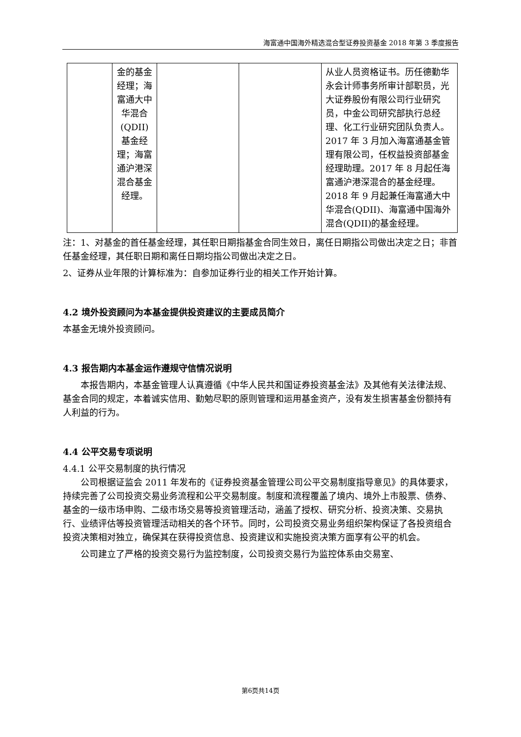海富通中国海外精选混合型证券投资基金 2018 年第 3 季度报告
| | 金的基金经理；海富通大中华混合(QDII)基金经理；海富通沪港深混合基金经理。 | | | 从业人员资格证书。历任德勤华永会计师事务所审计部职员，光大证券股份有限公司行业研究员，中金公司研究部执行总经理、化工行业研究团队负责人。2017 年 3 月加入海富通基金管理有限公司，任权益投资部基金经理助理。2017 年 8 月起任海富通沪港深混合的基金经理。2018 年 9 月起兼任海富通大中华混合(QDII)、海富通中国海外混合(QDII)的基金经理。 |
注：1、对基金的首任基金经理，其任职日期指基金合同生效日，离任日期指公司做出决定之日；非首任基金经理，其任职日期和离任日期均指公司做出决定之日。
2、证券从业年限的计算标准为：自参加证券行业的相关工作开始计算。
4.2 境外投资顾问为本基金提供投资建议的主要成员简介
本基金无境外投资顾问。
4.3 报告期内本基金运作遵规守信情况说明
本报告期内，本基金管理人认真遵循《中华人民共和国证券投资基金法》及其他有关法律法规、基金合同的规定，本着诚实信用、勤勉尽职的原则管理和运用基金资产，没有发生损害基金份额持有人利益的行为。
4.4 公平交易专项说明
4.4.1 公平交易制度的执行情况
公司根据证监会 2011 年发布的《证券投资基金管理公司公平交易制度指导意见》的具体要求，持续完善了公司投资交易业务流程和公平交易制度。制度和流程覆盖了境内、境外上市股票、债券、基金的一级市场申购、二级市场交易等投资管理活动，涵盖了授权、研究分析、投资决策、交易执行、业绩评估等投资管理活动相关的各个环节。同时，公司投资交易业务组织架构保证了各投资组合投资决策相对独立，确保其在获得投资信息、投资建议和实施投资决策方面享有公平的机会。
公司建立了严格的投资交易行为监控制度，公司投资交易行为监控体系由交易室、
第6页共14页